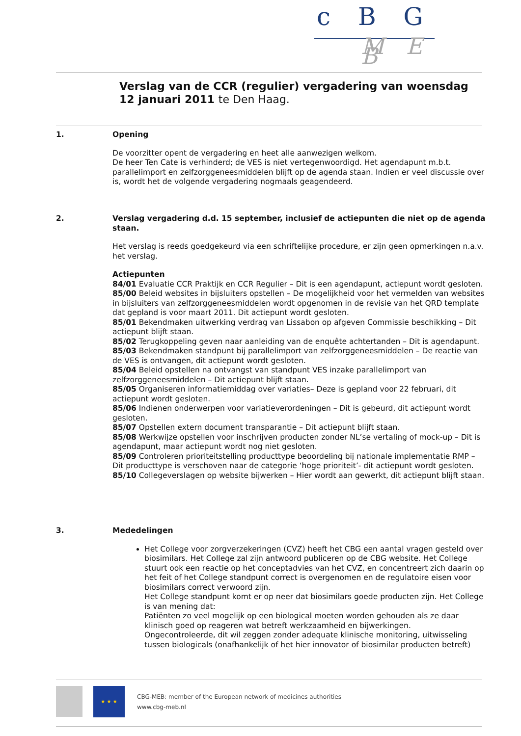c B G
M E B
Verslag van de CCR (regulier) vergadering van woensdag 12 januari 2011 te Den Haag.
1. Opening
De voorzitter opent de vergadering en heet alle aanwezigen welkom.
De heer Ten Cate is verhinderd; de VES is niet vertegenwoordigd. Het agendapunt m.b.t. parallelimport en zelfzorggeneesmiddelen blijft op de agenda staan. Indien er veel discussie over is, wordt het de volgende vergadering nogmaals geagendeerd.
2. Verslag vergadering d.d. 15 september, inclusief de actiepunten die niet op de agenda staan.
Het verslag is reeds goedgekeurd via een schriftelijke procedure, er zijn geen opmerkingen n.a.v. het verslag.
Actiepunten
84/01 Evaluatie CCR Praktijk en CCR Regulier – Dit is een agendapunt, actiepunt wordt gesloten.
85/00 Beleid websites in bijsluiters opstellen – De mogelijkheid voor het vermelden van websites in bijsluiters van zelfzorggeneesmiddelen wordt opgenomen in de revisie van het QRD template dat gepland is voor maart 2011. Dit actiepunt wordt gesloten.
85/01 Bekendmaken uitwerking verdrag van Lissabon op afgeven Commissie beschikking – Dit actiepunt blijft staan.
85/02 Terugkoppeling geven naar aanleiding van de enquête achtertanden – Dit is agendapunt.
85/03 Bekendmaken standpunt bij parallelimport van zelfzorggeneesmiddelen – De reactie van de VES is ontvangen, dit actiepunt wordt gesloten.
85/04 Beleid opstellen na ontvangst van standpunt VES inzake parallelimport van zelfzorggeneesmiddelen – Dit actiepunt blijft staan.
85/05 Organiseren informatiemiddag over variaties– Deze is gepland voor 22 februari, dit actiepunt wordt gesloten.
85/06 Indienen onderwerpen voor variatieverordeningen – Dit is gebeurd, dit actiepunt wordt gesloten.
85/07 Opstellen extern document transparantie – Dit actiepunt blijft staan.
85/08 Werkwijze opstellen voor inschrijven producten zonder NL’se vertaling of mock-up – Dit is agendapunt, maar actiepunt wordt nog niet gesloten.
85/09 Controleren prioriteitstelling producttype beoordeling bij nationale implementatie RMP – Dit producttype is verschoven naar de categorie ‘hoge prioriteit’- dit actiepunt wordt gesloten.
85/10 Collegeverslagen op website bijwerken – Hier wordt aan gewerkt, dit actiepunt blijft staan.
3. Mededelingen
Het College voor zorgverzekeringen (CVZ) heeft het CBG een aantal vragen gesteld over biosimilars. Het College zal zijn antwoord publiceren op de CBG website. Het College stuurt ook een reactie op het conceptadvies van het CVZ, en concentreert zich daarin op het feit of het College standpunt correct is overgenomen en de regulatoire eisen voor biosimilars correct verwoord zijn.
Het College standpunt komt er op neer dat biosimilars goede producten zijn. Het College is van mening dat:
Patiënten zo veel mogelijk op een biological moeten worden gehouden als ze daar klinisch goed op reageren wat betreft werkzaamheid en bijwerkingen.
Ongecontroleerde, dit wil zeggen zonder adequate klinische monitoring, uitwisseling tussen biologicals (onafhankelijk of het hier innovator of biosimilar producten betreft)
★ ★ ★ CBG-MEB: member of the European network of medicines authorities
www.cbg-meb.nl